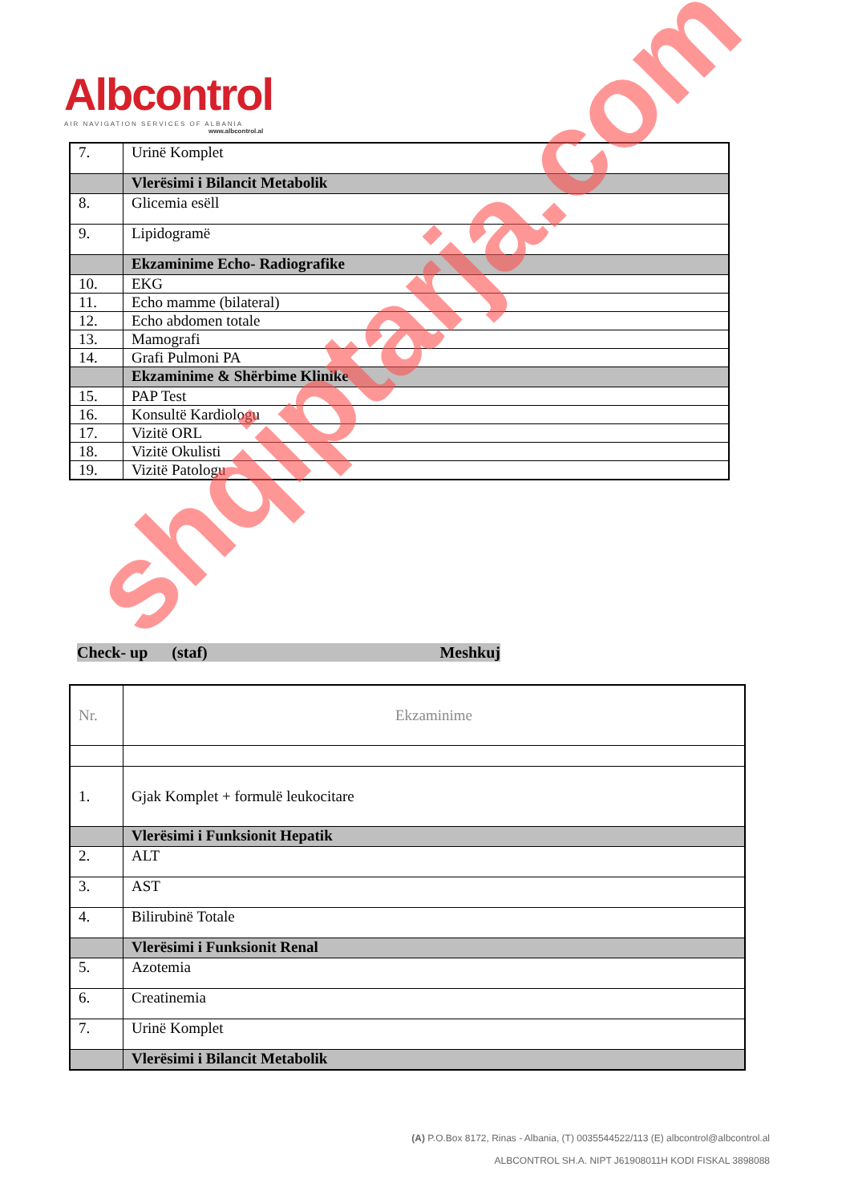Albcontrol
AIR NAVIGATION SERVICES OF ALBANIA
www.albcontrol.al
| 7. | Urinë Komplet |
| | Vlerësimi i Bilancit Metabolik |
| 8. | Glicemia esëll |
| 9. | Lipidogramë |
| | Ekzaminime Echo- Radiografike |
| 10. | EKG |
| 11. | Echo mamme (bilateral) |
| 12. | Echo abdomen totale |
| 13. | Mamografi |
| 14. | Grafi Pulmoni PA |
| | Ekzaminime & Shërbime Klinike |
| 15. | PAP Test |
| 16. | Konsultë Kardiologu |
| 17. | Vizitë ORL |
| 18. | Vizitë Okulisti |
| 19. | Vizitë Patologu |
Check- up (staf) Meshkuj
| Nr. | Ekzaminime |
| 1. | Gjak Komplet + formulë leukocitare |
| | Vlerësimi i Funksionit Hepatik |
| 2. | ALT |
| 3. | AST |
| 4. | Bilirubinë Totale |
| | Vlerësimi i Funksionit Renal |
| 5. | Azotemia |
| 6. | Creatinemia |
| 7. | Urinë Komplet |
| | Vlerësimi i Bilancit Metabolik |
shqiptarja.com
(A) P.O.Box 8172, Rinas - Albania, (T) 0035544522/113 (E) albcontrol@albcontrol.al
ALBCONTROL SH.A. NIPT J61908011H KODI FISKAL 3898088